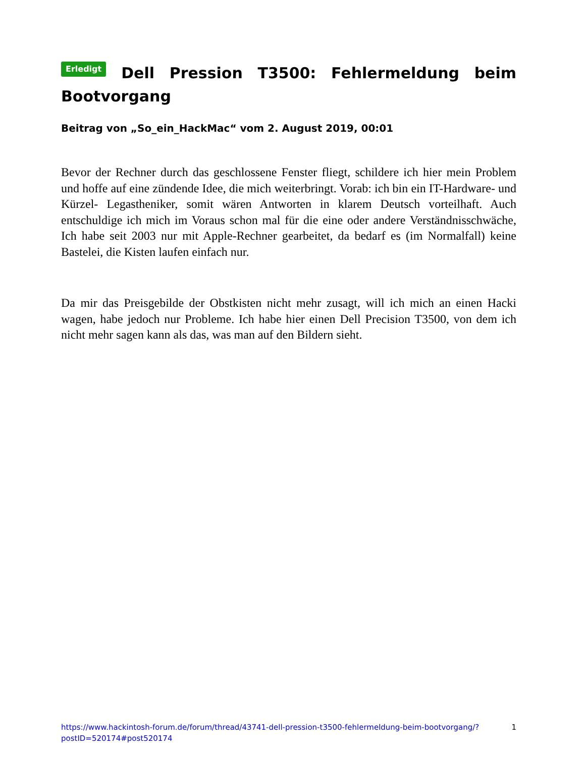Erledigt Dell Pression T3500: Fehlermeldung beim Bootvorgang
Beitrag von „So_ein_HackMac“ vom 2. August 2019, 00:01
Bevor der Rechner durch das geschlossene Fenster fliegt, schildere ich hier mein Problem und hoffe auf eine zündende Idee, die mich weiterbringt. Vorab: ich bin ein IT-Hardware- und Kürzel- Legastheniker, somit wären Antworten in klarem Deutsch vorteilhaft. Auch entschuldige ich mich im Voraus schon mal für die eine oder andere Verständnisschwäche, Ich habe seit 2003 nur mit Apple-Rechner gearbeitet, da bedarf es (im Normalfall) keine Bastelei, die Kisten laufen einfach nur.
Da mir das Preisgebilde der Obstkisten nicht mehr zusagt, will ich mich an einen Hacki wagen, habe jedoch nur Probleme. Ich habe hier einen Dell Precision T3500, von dem ich nicht mehr sagen kann als das, was man auf den Bildern sieht.
https://www.hackintosh-forum.de/forum/thread/43741-dell-pression-t3500-fehlermeldung-beim-bootvorgang/?postID=520174#post520174 1